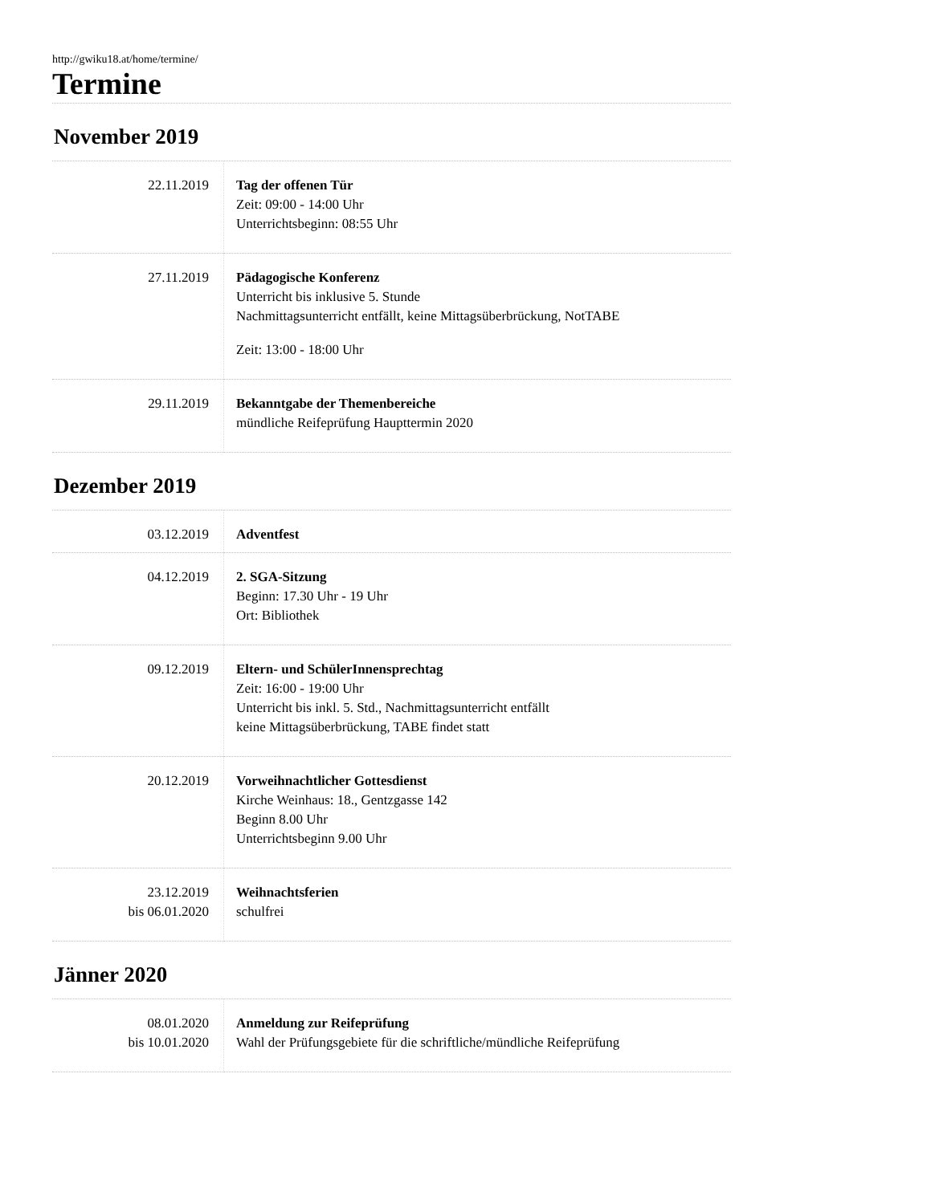http://gwiku18.at/home/termine/
Termine
November 2019
| 22.11.2019 | Tag der offenen Tür Zeit: 09:00 - 14:00 Uhr Unterrichtsbeginn: 08:55 Uhr |
| 27.11.2019 | Pädagogische Konferenz Unterricht bis inklusive 5. Stunde Nachmittagsunterricht entfällt, keine Mittagsüberbrückung, NotTABE Zeit: 13:00 - 18:00 Uhr |
| 29.11.2019 | Bekanntgabe der Themenbereiche mündliche Reifeprüfung Haupttermin 2020 |
Dezember 2019
| 03.12.2019 | Adventfest |
| 04.12.2019 | 2. SGA-Sitzung Beginn: 17.30 Uhr - 19 Uhr Ort: Bibliothek |
| 09.12.2019 | Eltern- und SchülerInnensprechtag Zeit: 16:00 - 19:00 Uhr Unterricht bis inkl. 5. Std., Nachmittagsunterricht entfällt keine Mittagsüberbrückung, TABE findet statt |
| 20.12.2019 | Vorweihnachtlicher Gottesdienst Kirche Weinhaus: 18., Gentzgasse 142 Beginn 8.00 Uhr Unterrichtsbeginn 9.00 Uhr |
| 23.12.2019 bis 06.01.2020 | Weihnachtsferien schulfrei |
Jänner 2020
| 08.01.2020 bis 10.01.2020 | Anmeldung zur Reifeprüfung Wahl der Prüfungsgebiete für die schriftliche/mündliche Reifeprüfung |